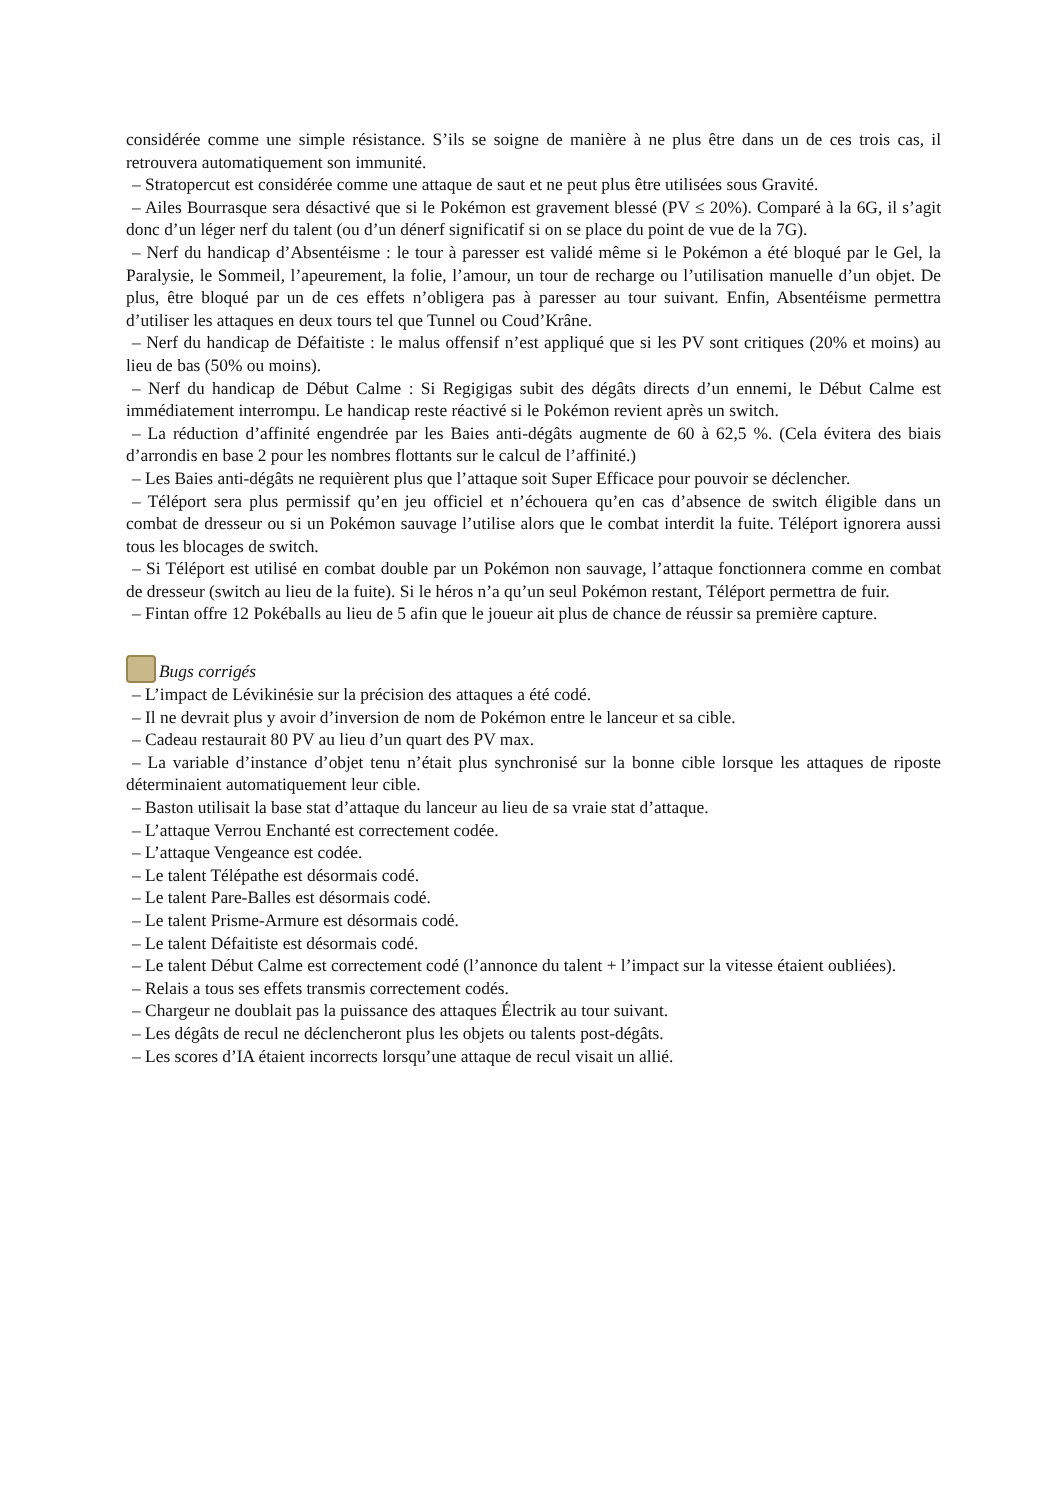considérée comme une simple résistance. S’ils se soigne de manière à ne plus être dans un de ces trois cas, il retrouvera automatiquement son immunité.
– Stratopercut est considérée comme une attaque de saut et ne peut plus être utilisées sous Gravité.
– Ailes Bourrasque sera désactivé que si le Pokémon est gravement blessé (PV ≤ 20%). Comparé à la 6G, il s’agit donc d’un léger nerf du talent (ou d’un dénerf significatif si on se place du point de vue de la 7G).
– Nerf du handicap d’Absentéisme : le tour à paresser est validé même si le Pokémon a été bloqué par le Gel, la Paralysie, le Sommeil, l’apeurement, la folie, l’amour, un tour de recharge ou l’utilisation manuelle d’un objet. De plus, être bloqué par un de ces effets n’obligera pas à paresser au tour suivant. Enfin, Absentéisme permettra d’utiliser les attaques en deux tours tel que Tunnel ou Coud’Krâne.
– Nerf du handicap de Défaitiste : le malus offensif n’est appliqué que si les PV sont critiques (20% et moins) au lieu de bas (50% ou moins).
– Nerf du handicap de Début Calme : Si Regigigas subit des dégâts directs d’un ennemi, le Début Calme est immédiatement interrompu. Le handicap reste réactivé si le Pokémon revient après un switch.
– La réduction d’affinité engendrée par les Baies anti-dégâts augmente de 60 à 62,5 %. (Cela évitera des biais d’arrondis en base 2 pour les nombres flottants sur le calcul de l’affinité.)
– Les Baies anti-dégâts ne requièrent plus que l’attaque soit Super Efficace pour pouvoir se déclencher.
– Téléport sera plus permissif qu’en jeu officiel et n’échouera qu’en cas d’absence de switch éligible dans un combat de dresseur ou si un Pokémon sauvage l’utilise alors que le combat interdit la fuite. Téléport ignorera aussi tous les blocages de switch.
– Si Téléport est utilisé en combat double par un Pokémon non sauvage, l’attaque fonctionnera comme en combat de dresseur (switch au lieu de la fuite). Si le héros n’a qu’un seul Pokémon restant, Téléport permettra de fuir.
– Fintan offre 12 Pokéballs au lieu de 5 afin que le joueur ait plus de chance de réussir sa première capture.
Bugs corrigés
– L’impact de Lévikinésie sur la précision des attaques a été codé.
– Il ne devrait plus y avoir d’inversion de nom de Pokémon entre le lanceur et sa cible.
– Cadeau restaurait 80 PV au lieu d’un quart des PV max.
– La variable d’instance d’objet tenu n’était plus synchronisé sur la bonne cible lorsque les attaques de riposte déterminaient automatiquement leur cible.
– Baston utilisait la base stat d’attaque du lanceur au lieu de sa vraie stat d’attaque.
– L’attaque Verrou Enchanté est correctement codée.
– L’attaque Vengeance est codée.
– Le talent Télépathe est désormais codé.
– Le talent Pare-Balles est désormais codé.
– Le talent Prisme-Armure est désormais codé.
– Le talent Défaitiste est désormais codé.
– Le talent Début Calme est correctement codé (l’annonce du talent + l’impact sur la vitesse étaient oubliées).
– Relais a tous ses effets transmis correctement codés.
– Chargeur ne doublait pas la puissance des attaques Électrik au tour suivant.
– Les dégâts de recul ne déclencheront plus les objets ou talents post-dégâts.
– Les scores d’IA étaient incorrects lorsqu’une attaque de recul visait un allié.